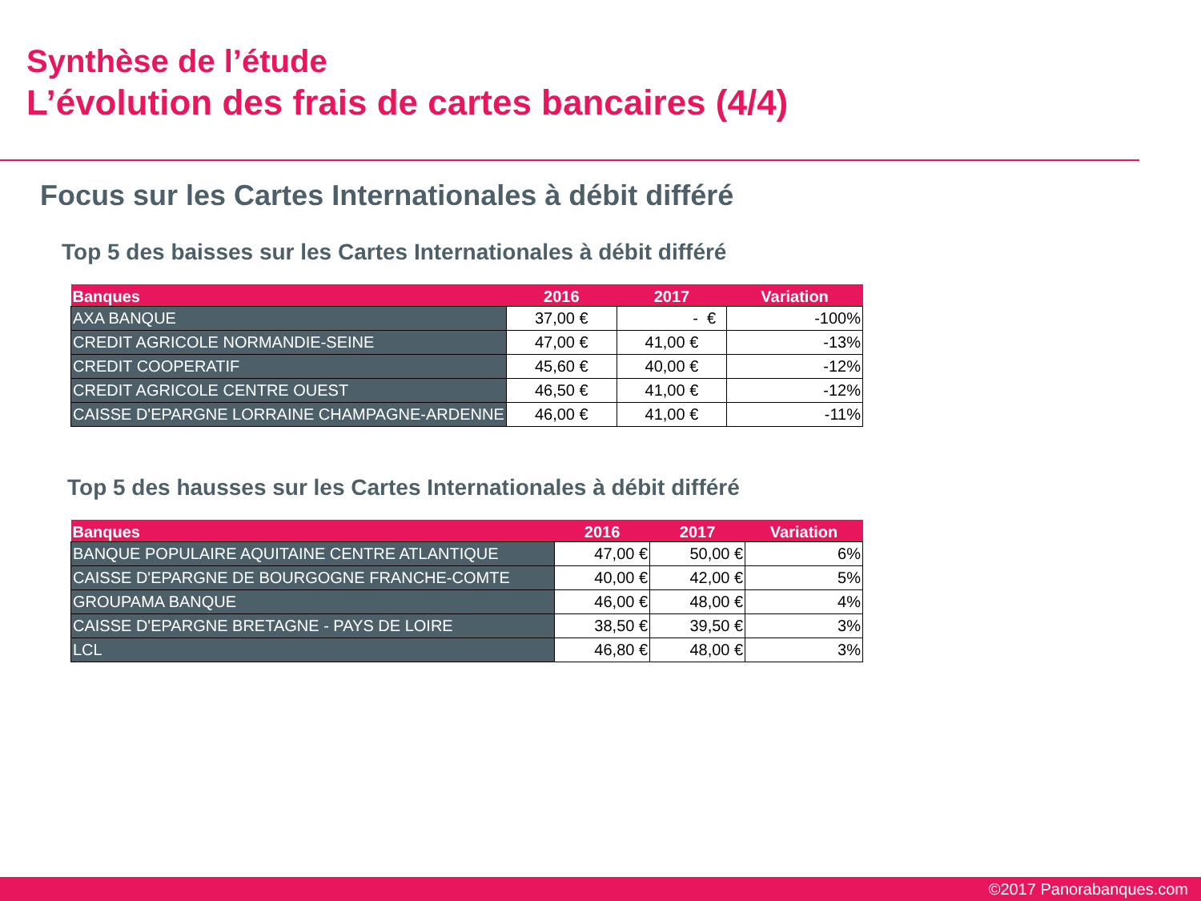Synthèse de l’étude
L’évolution des frais de cartes bancaires (4/4)
Focus sur les Cartes Internationales à débit différé
Top 5 des baisses sur les Cartes Internationales à débit différé
| Banques | 2016 | 2017 | Variation |
| --- | --- | --- | --- |
| AXA BANQUE | 37,00 € | - € | -100% |
| CREDIT AGRICOLE NORMANDIE-SEINE | 47,00 € | 41,00 € | -13% |
| CREDIT COOPERATIF | 45,60 € | 40,00 € | -12% |
| CREDIT AGRICOLE CENTRE OUEST | 46,50 € | 41,00 € | -12% |
| CAISSE D'EPARGNE LORRAINE CHAMPAGNE-ARDENNE | 46,00 € | 41,00 € | -11% |
Top 5 des hausses sur les Cartes Internationales à débit différé
| Banques | 2016 | 2017 | Variation |
| --- | --- | --- | --- |
| BANQUE POPULAIRE AQUITAINE CENTRE ATLANTIQUE | 47,00 € | 50,00 € | 6% |
| CAISSE D'EPARGNE DE BOURGOGNE FRANCHE-COMTE | 40,00 € | 42,00 € | 5% |
| GROUPAMA BANQUE | 46,00 € | 48,00 € | 4% |
| CAISSE D'EPARGNE BRETAGNE - PAYS DE LOIRE | 38,50 € | 39,50 € | 3% |
| LCL | 46,80 € | 48,00 € | 3% |
©2017 Panorabanques.com